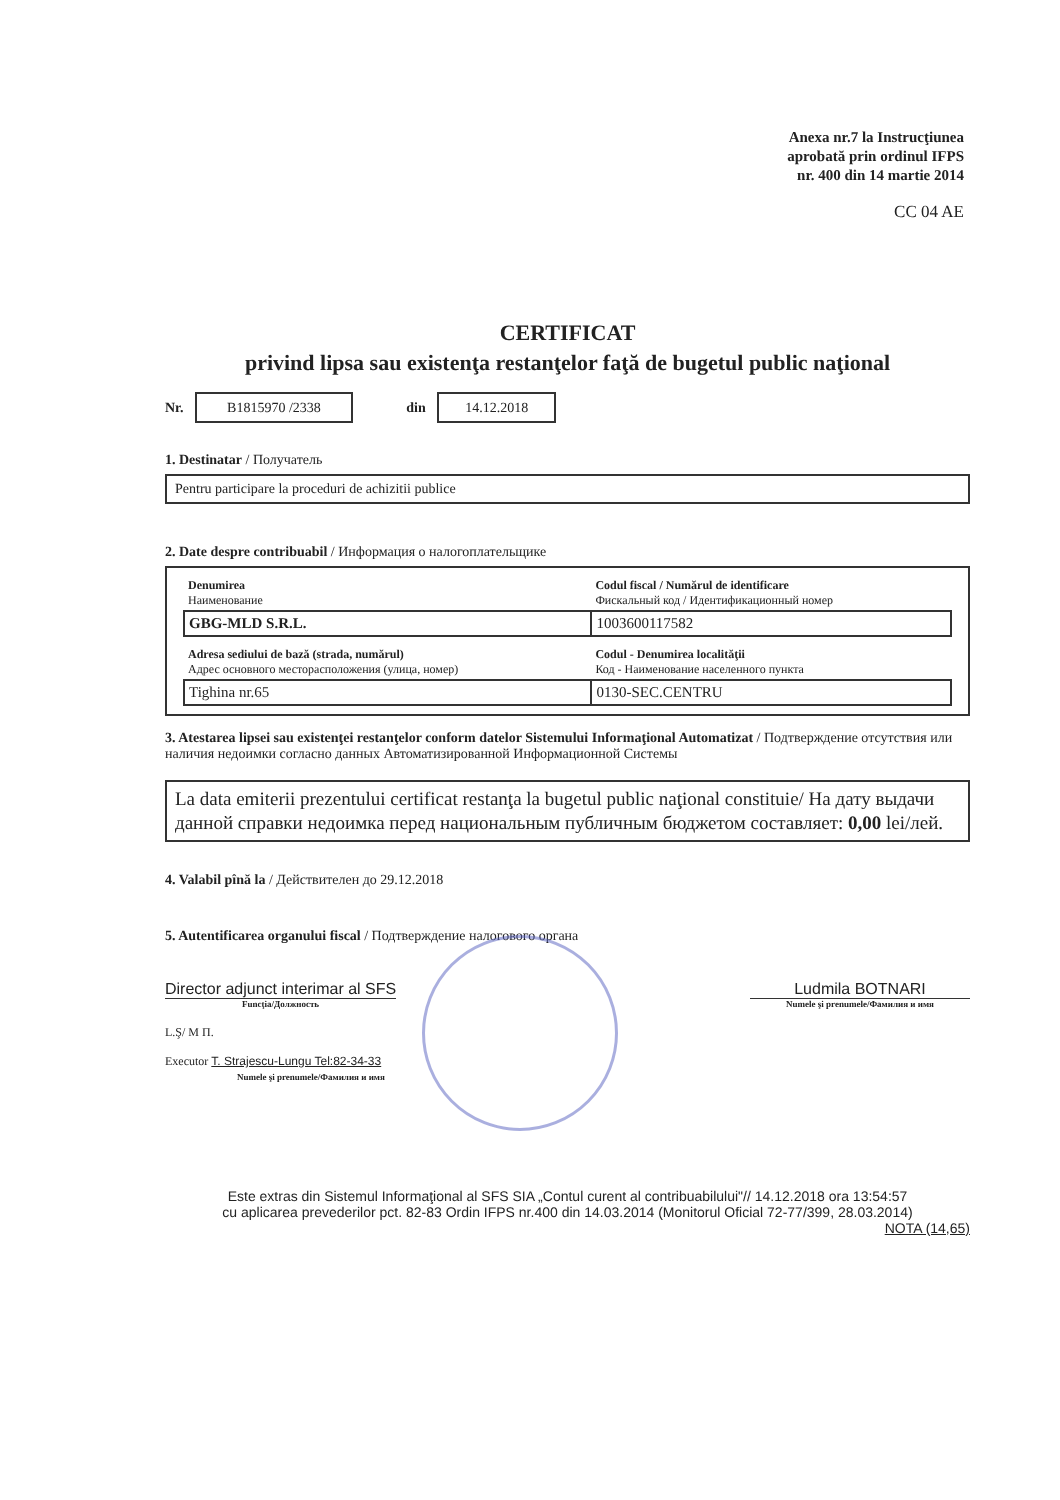Anexa nr.7 la Instrucţiunea
aprobată prin ordinul IFPS
nr. 400 din 14 martie 2014
CC 04 AE
CERTIFICAT
privind lipsa sau existenţa restanţelor faţă de bugetul public naţional
Nr. B1815970 /2338 din 14.12.2018
1. Destinatar / Получатель
Pentru participare la proceduri de achizitii publice
2. Date despre contribuabil / Информация о налогоплательщике
| Denumirea Наименование | Codul fiscal / Numărul de identificare Фискальный код / Идентификационный номер |
| GBG-MLD S.R.L. | 1003600117582 |
| Adresa sediului de bază (strada, numărul) Адрес основного месторасположения (улица, номер) | Codul - Denumirea localităţii Код - Наименование населенного пункта |
| Tighina nr.65 | 0130-SEC.CENTRU |
3. Atestarea lipsei sau existenţei restanţelor conform datelor Sistemului Informaţional Automatizat / Подтверждение отсутствия или наличия недоимки согласно данных Автоматизированной Информационной Системы
La data emiterii prezentului certificat restanţa la bugetul public naţional constituie/ На дату выдачи данной справки недоимка перед национальным публичным бюджетом составляет: 0,00 lei/лей.
4. Valabil pînă la / Действителен до 29.12.2018
5. Autentificarea organului fiscal / Подтверждение налогового органа
Director adjunct interimar al SFS
Funcţia/Должность
Ludmila BOTNARI
Numele şi prenumele/Фамилия и имя
L.Ş/ M П.
Executor T. Strajescu-Lungu Tel:82-34-33
Numele şi prenumele/Фамилия и имя
Este extras din Sistemul Informaţional al SFS SIA „Contul curent al contribuabilului"// 14.12.2018 ora 13:54:57
cu aplicarea prevederilor pct. 82-83 Ordin IFPS nr.400 din 14.03.2014 (Monitorul Oficial 72-77/399, 28.03.2014)
NOTA (14,65)